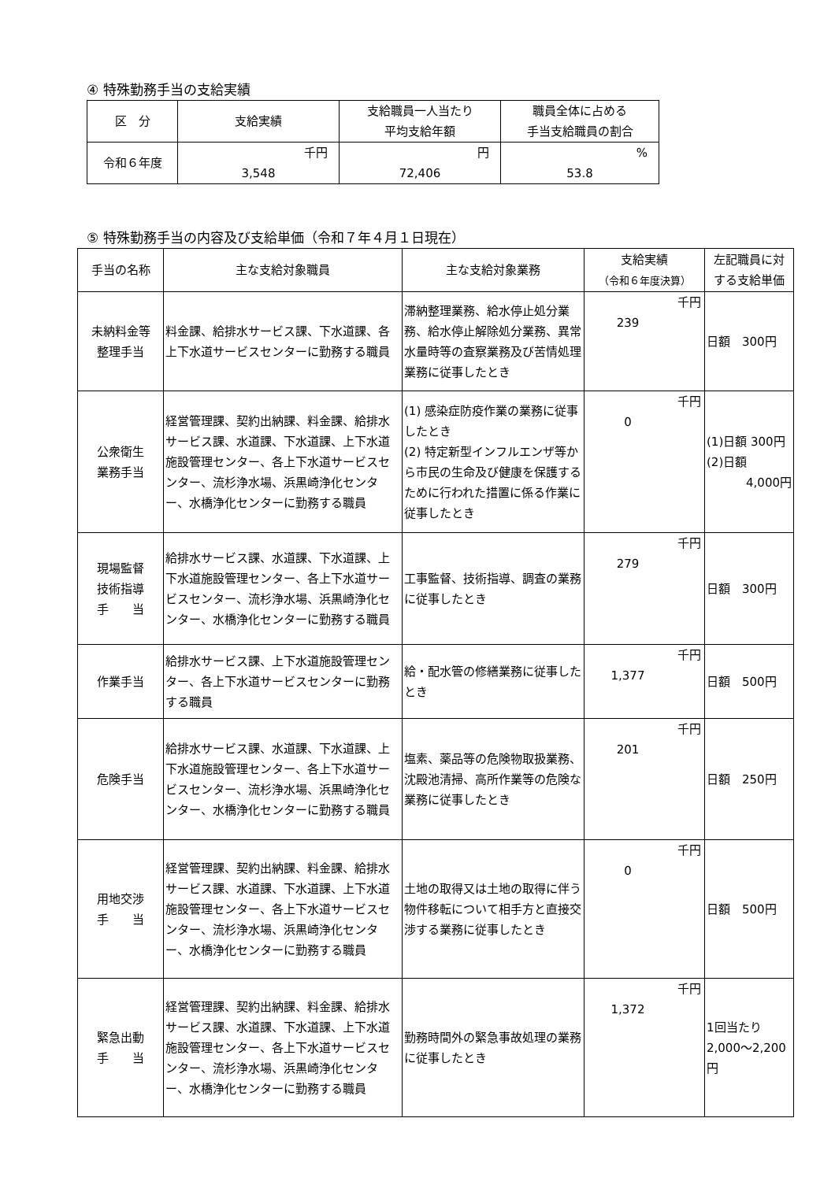④ 特殊勤務手当の支給実績
| 区 分 | 支給実績 | 支給職員一人当たり 平均支給年額 | 職員全体に占める 手当支給職員の割合 |
| --- | --- | --- | --- |
| 令和６年度 | 千円 3,548 | 円 72,406 | % 53.8 |
⑤ 特殊勤務手当の内容及び支給単価（令和７年４月１日現在）
| 手当の名称 | 主な支給対象職員 | 主な支給対象業務 | 支給実績 （令和６年度決算） | 左記職員に対 する支給単価 |
| --- | --- | --- | --- | --- |
| 未納料金等 整理手当 | 料金課、給排水サービス課、下水道課、各上下水道サービスセンターに勤務する職員 | 滞納整理業務、給水停止処分業務、給水停止解除処分業務、異常水量時等の査察業務及び苦情処理業務に従事したとき | 千円 239 | 日額 300円 |
| 公衆衛生 業務手当 | 経営管理課、契約出納課、料金課、給排水サービス課、水道課、下水道課、上下水道施設管理センター、各上下水道サービスセンター、流杉浄水場、浜黒崎浄化センター、水橋浄化センターに勤務する職員 | (1) 感染症防疫作業の業務に従事したとき (2) 特定新型インフルエンザ等から市民の生命及び健康を保護するために行われた措置に係る作業に従事したとき | 千円 0 | (1)日額 300円 (2)日額 4,000円 |
| 現場監督 技術指導 手 当 | 給排水サービス課、水道課、下水道課、上下水道施設管理センター、各上下水道サービスセンター、流杉浄水場、浜黒崎浄化センター、水橋浄化センターに勤務する職員 | 工事監督、技術指導、調査の業務に従事したとき | 千円 279 | 日額 300円 |
| 作業手当 | 給排水サービス課、上下水道施設管理センター、各上下水道サービスセンターに勤務する職員 | 給・配水管の修繕業務に従事したとき | 千円 1,377 | 日額 500円 |
| 危険手当 | 給排水サービス課、水道課、下水道課、上下水道施設管理センター、各上下水道サービスセンター、流杉浄水場、浜黒崎浄化センター、水橋浄化センターに勤務する職員 | 塩素、薬品等の危険物取扱業務、沈殿池清掃、高所作業等の危険な業務に従事したとき | 千円 201 | 日額 250円 |
| 用地交渉 手 当 | 経営管理課、契約出納課、料金課、給排水サービス課、水道課、下水道課、上下水道施設管理センター、各上下水道サービスセンター、流杉浄水場、浜黒崎浄化センター、水橋浄化センターに勤務する職員 | 土地の取得又は土地の取得に伴う物件移転について相手方と直接交渉する業務に従事したとき | 千円 0 | 日額 500円 |
| 緊急出動 手 当 | 経営管理課、契約出納課、料金課、給排水サービス課、水道課、下水道課、上下水道施設管理センター、各上下水道サービスセンター、流杉浄水場、浜黒崎浄化センター、水橋浄化センターに勤務する職員 | 勤務時間外の緊急事故処理の業務に従事したとき | 千円 1,372 | 1回当たり 2,000～2,200円 |